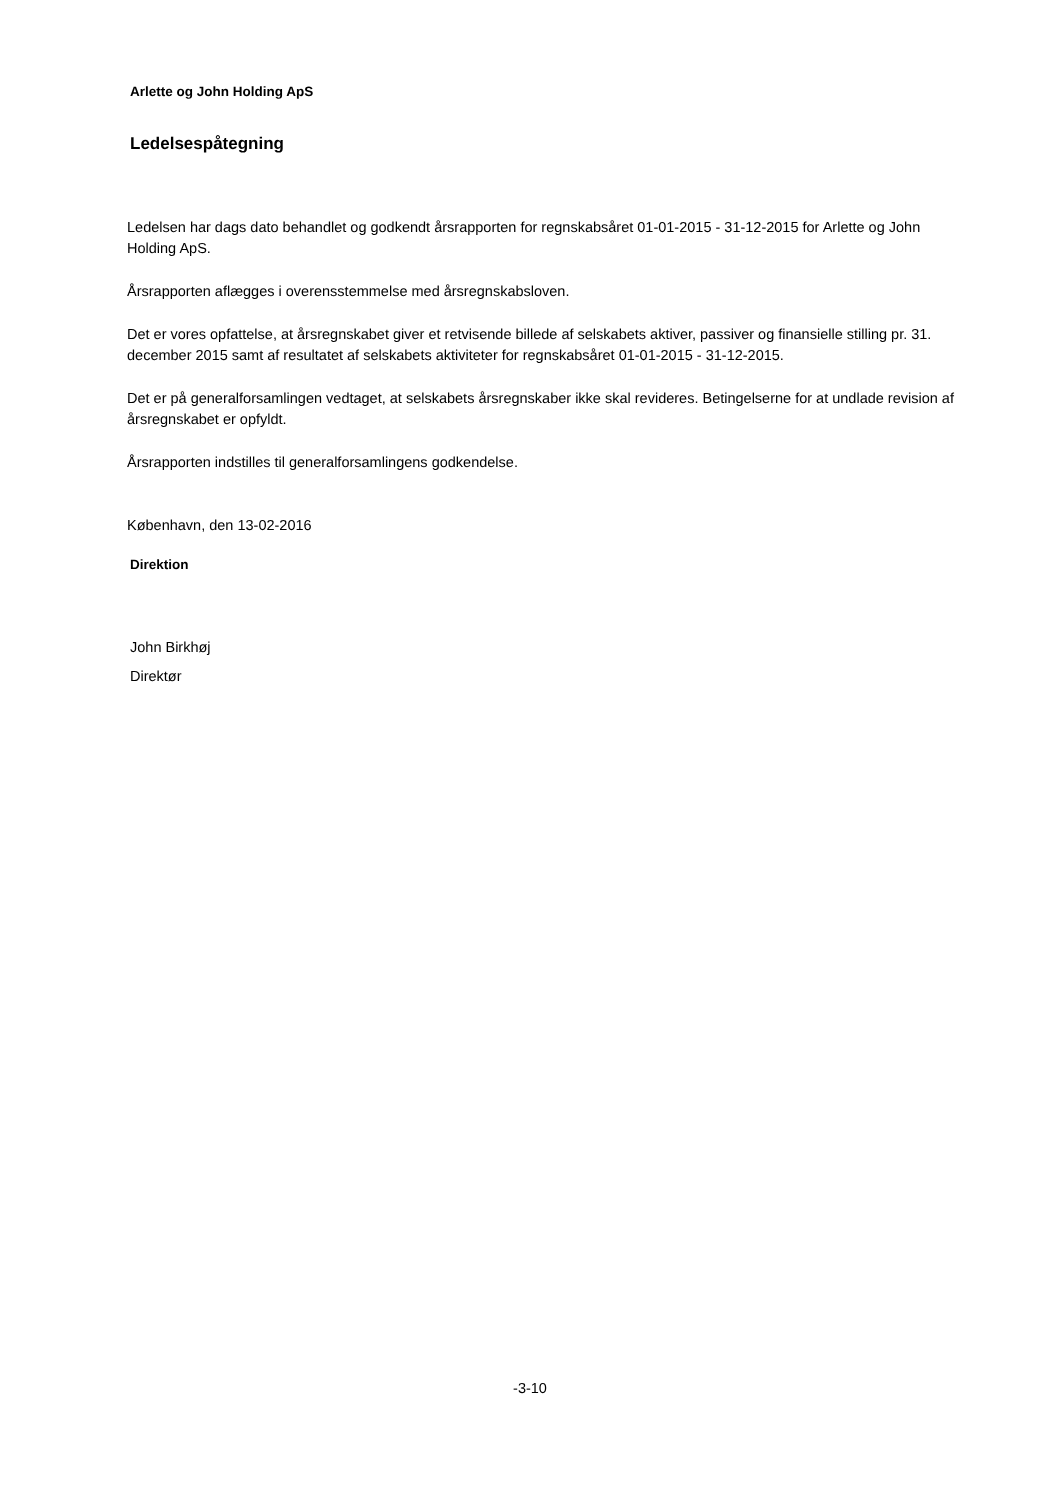Arlette og John Holding ApS
Ledelsespåtegning
Ledelsen har dags dato behandlet og godkendt årsrapporten for regnskabsåret 01-01-2015 - 31-12-2015 for Arlette og John Holding ApS.
Årsrapporten aflægges i overensstemmelse med årsregnskabsloven.
Det er vores opfattelse, at årsregnskabet giver et retvisende billede af selskabets aktiver, passiver og finansielle stilling pr. 31. december 2015 samt af resultatet af selskabets aktiviteter for regnskabsåret 01-01-2015 - 31-12-2015.
Det er på generalforsamlingen vedtaget, at selskabets årsregnskaber ikke skal revideres. Betingelserne for at undlade revision af årsregnskabet er opfyldt.
Årsrapporten indstilles til generalforsamlingens godkendelse.
København, den 13-02-2016
Direktion
John Birkhøj
Direktør
-3-10